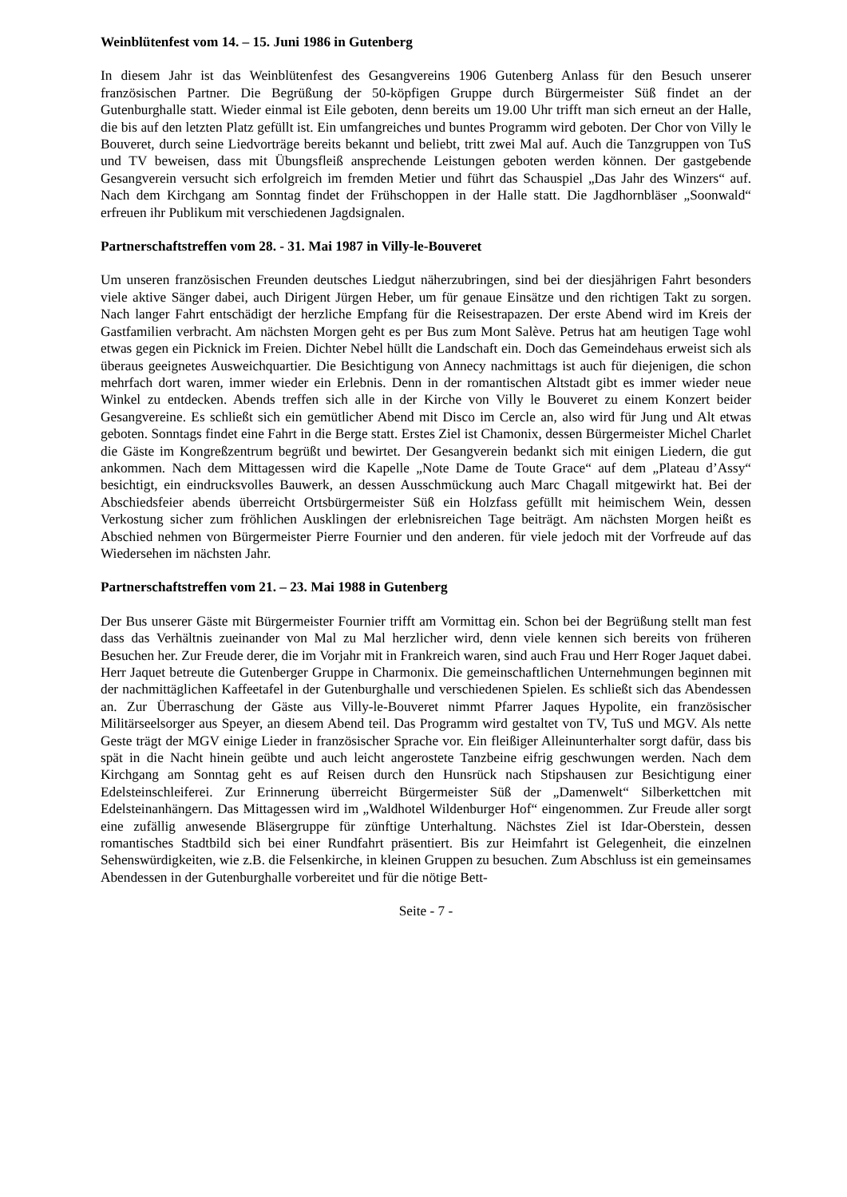Weinblütenfest vom 14. – 15. Juni 1986 in Gutenberg
In diesem Jahr ist das Weinblütenfest des Gesangvereins 1906 Gutenberg Anlass für den Besuch unserer französischen Partner. Die Begrüßung der 50-köpfigen Gruppe durch Bürgermeister Süß findet an der Gutenburghalle statt. Wieder einmal ist Eile geboten, denn bereits um 19.00 Uhr trifft man sich erneut an der Halle, die bis auf den letzten Platz gefüllt ist. Ein umfangreiches und buntes Programm wird geboten. Der Chor von Villy le Bouveret, durch seine Liedvorträge bereits bekannt und beliebt, tritt zwei Mal auf. Auch die Tanzgruppen von TuS und TV beweisen, dass mit Übungsfleiß ansprechende Leistungen geboten werden können. Der gastgebende Gesangverein versucht sich erfolgreich im fremden Metier und führt das Schauspiel „Das Jahr des Winzers“ auf. Nach dem Kirchgang am Sonntag findet der Frühschoppen in der Halle statt. Die Jagdhornbläser „Soonwald“ erfreuen ihr Publikum mit verschiedenen Jagdsignalen.
Partnerschaftstreffen vom 28. - 31. Mai 1987 in Villy-le-Bouveret
Um unseren französischen Freunden deutsches Liedgut näherzubringen, sind bei der diesjährigen Fahrt besonders viele aktive Sänger dabei, auch Dirigent Jürgen Heber, um für genaue Einsätze und den richtigen Takt zu sorgen. Nach langer Fahrt entschädigt der herzliche Empfang für die Reisestrapazen. Der erste Abend wird im Kreis der Gastfamilien verbracht. Am nächsten Morgen geht es per Bus zum Mont Salève. Petrus hat am heutigen Tage wohl etwas gegen ein Picknick im Freien. Dichter Nebel hüllt die Landschaft ein. Doch das Gemeindehaus erweist sich als überaus geeignetes Ausweichquartier. Die Besichtigung von Annecy nachmittags ist auch für diejenigen, die schon mehrfach dort waren, immer wieder ein Erlebnis. Denn in der romantischen Altstadt gibt es immer wieder neue Winkel zu entdecken. Abends treffen sich alle in der Kirche von Villy le Bouveret zu einem Konzert beider Gesangvereine. Es schließt sich ein gemütlicher Abend mit Disco im Cercle an, also wird für Jung und Alt etwas geboten. Sonntags findet eine Fahrt in die Berge statt. Erstes Ziel ist Chamonix, dessen Bürgermeister Michel Charlet die Gäste im Kongreßzentrum begrüßt und bewirtet. Der Gesangverein bedankt sich mit einigen Liedern, die gut ankommen. Nach dem Mittagessen wird die Kapelle „Note Dame de Toute Grace“ auf dem „Plateau d’Assy“ besichtigt, ein eindrucksvolles Bauwerk, an dessen Ausschmückung auch Marc Chagall mitgewirkt hat. Bei der Abschiedsfeier abends überreicht Ortsbürgermeister Süß ein Holzfass gefüllt mit heimischem Wein, dessen Verkostung sicher zum fröhlichen Ausklingen der erlebnisreichen Tage beiträgt. Am nächsten Morgen heißt es Abschied nehmen von Bürgermeister Pierre Fournier und den anderen. für viele jedoch mit der Vorfreude auf das Wiedersehen im nächsten Jahr.
Partnerschaftstreffen vom 21. – 23. Mai 1988 in Gutenberg
Der Bus unserer Gäste mit Bürgermeister Fournier trifft am Vormittag ein. Schon bei der Begrüßung stellt man fest dass das Verhältnis zueinander von Mal zu Mal herzlicher wird, denn viele kennen sich bereits von früheren Besuchen her. Zur Freude derer, die im Vorjahr mit in Frankreich waren, sind auch Frau und Herr Roger Jaquet dabei. Herr Jaquet betreute die Gutenberger Gruppe in Charmonix. Die gemeinschaftlichen Unternehmungen beginnen mit der nachmittäglichen Kaffeetafel in der Gutenburghalle und verschiedenen Spielen. Es schließt sich das Abendessen an. Zur Überraschung der Gäste aus Villy-le-Bouveret nimmt Pfarrer Jaques Hypolite, ein französischer Militärseelsorger aus Speyer, an diesem Abend teil. Das Programm wird gestaltet von TV, TuS und MGV. Als nette Geste trägt der MGV einige Lieder in französischer Sprache vor. Ein fleißiger Alleinunterhalter sorgt dafür, dass bis spät in die Nacht hinein geübte und auch leicht angerostete Tanzbeine eifrig geschwungen werden. Nach dem Kirchgang am Sonntag geht es auf Reisen durch den Hunsrück nach Stipshausen zur Besichtigung einer Edelsteinschleiferei. Zur Erinnerung überreicht Bürgermeister Süß der „Damenwelt“ Silberkettchen mit Edelsteinanhängern. Das Mittagessen wird im „Waldhotel Wildenburger Hof“ eingenommen. Zur Freude aller sorgt eine zufällig anwesende Bläsergruppe für zünftige Unterhaltung. Nächstes Ziel ist Idar-Oberstein, dessen romantisches Stadtbild sich bei einer Rundfahrt präsentiert. Bis zur Heimfahrt ist Gelegenheit, die einzelnen Sehenswürdigkeiten, wie z.B. die Felsenkirche, in kleinen Gruppen zu besuchen. Zum Abschluss ist ein gemeinsames Abendessen in der Gutenburghalle vorbereitet und für die nötige Bett-
Seite - 7 -